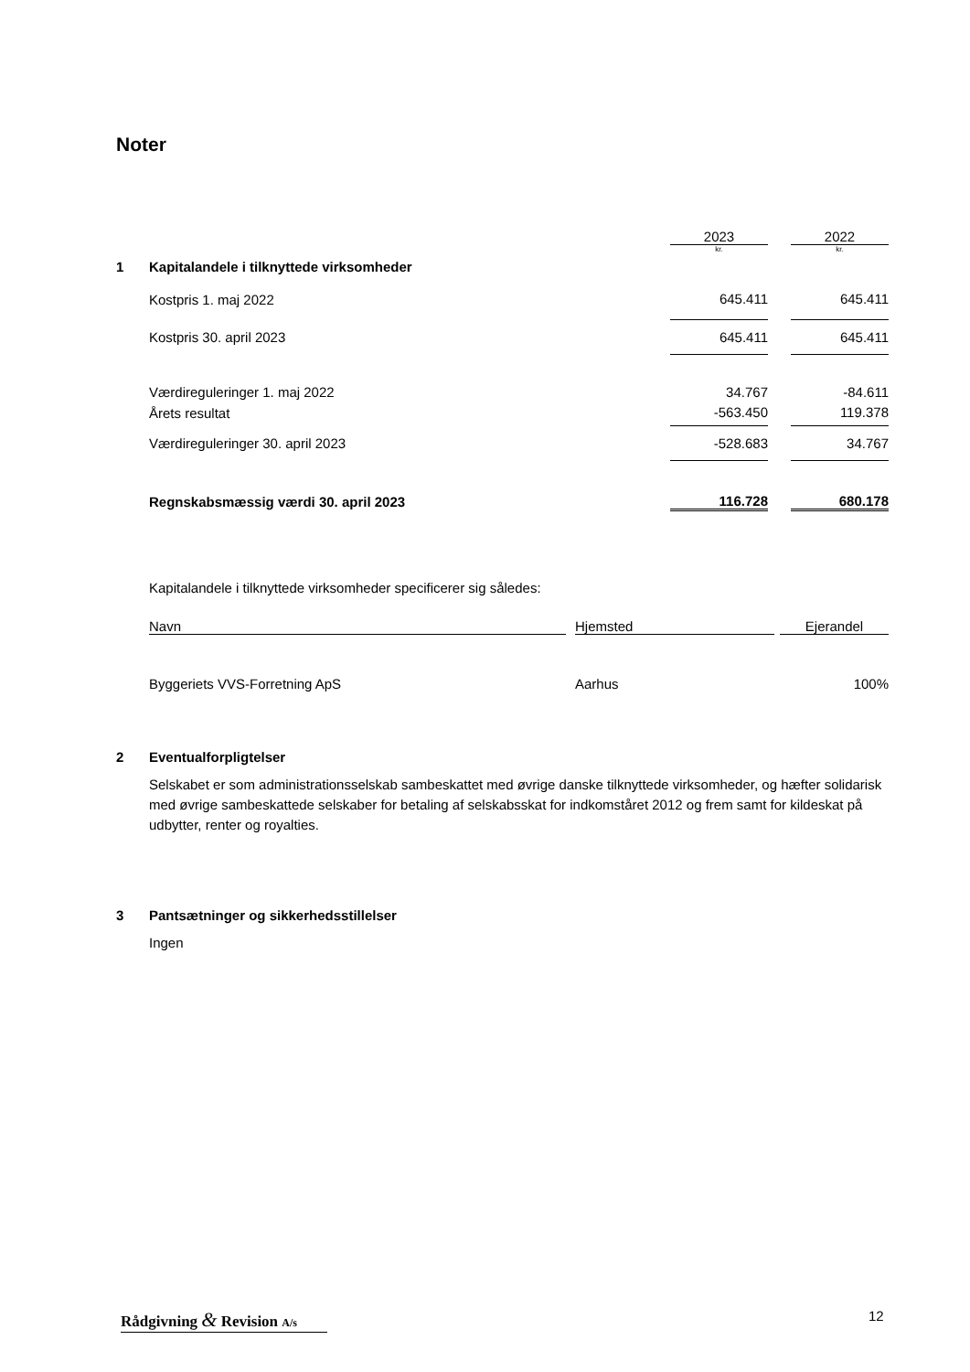Noter
| | | 2023 | | 2022 |
| --- | --- | --- | --- | --- |
| | | kr. | | kr. |
| 1 | Kapitalandele i tilknyttede virksomheder | | | |
| | Kostpris 1. maj 2022 | 645.411 | | 645.411 |
| | Kostpris 30. april 2023 | 645.411 | | 645.411 |
| | Værdireguleringer 1. maj 2022 | 34.767 | | -84.611 |
| | Årets resultat | -563.450 | | 119.378 |
| | Værdireguleringer 30. april 2023 | -528.683 | | 34.767 |
| | Regnskabsmæssig værdi 30. april 2023 | 116.728 | | 680.178 |
Kapitalandele i tilknyttede virksomheder specificerer sig således:
| Navn | | Hjemsted | | Ejerandel |
| Byggeriets VVS-Forretning ApS | | Aarhus | | 100% |
2 Eventualforpligtelser
Selskabet er som administrationsselskab sambeskattet med øvrige danske tilknyttede virksomheder, og hæfter solidarisk med øvrige sambeskattede selskaber for betaling af selskabsskat for indkomståret 2012 og frem samt for kildeskat på udbytter, renter og royalties.
3 Pantsætninger og sikkerhedsstillelser
Ingen
Rådgivning & Revision A/s
12